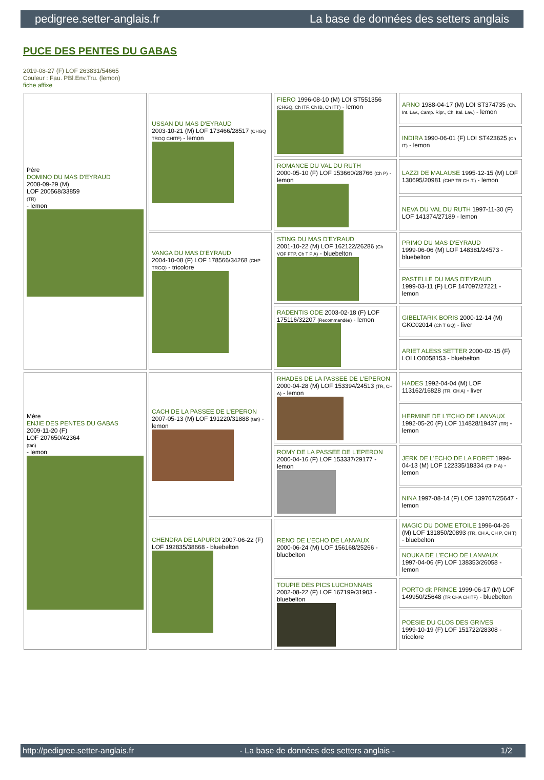pedigree.setter-anglais.fr La base de données des setters anglais
PUCE DES PENTES DU GABAS
2019-08-27 (F) LOF 263831/54665
Couleur : Fau. PBl.Env.Tru. (lemon)
fiche affixe
| Père DOMINO DU MAS D'EYRAUD 2008-09-29 (M) LOF 200568/33859 (TR) - lemon | USSAN DU MAS D'EYRAUD 2003-10-21 (M) LOF 173466/28517 (CHGQ TRGQ CHITF) - lemon | FIERO 1996-08-10 (M) LOI ST551356 (CHGQ, Ch ITF, Ch IB, Ch ITT) - lemon | ARNO 1988-04-17 (M) LOI ST374735 (Ch. Int. Lav., Camp. Ripr., Ch. Ital. Lav.) - lemon |
| | | | INDIRA 1990-06-01 (F) LOI ST423625 (Ch IT) - lemon |
| | | ROMANCE DU VAL DU RUTH 2000-05-10 (F) LOF 153660/28766 (Ch P) - lemon | LAZZI DE MALAUSE 1995-12-15 (M) LOF 130695/20981 (CHP TR CH.T.) - lemon |
| | | | NEVA DU VAL DU RUTH 1997-11-30 (F) LOF 141374/27189 - lemon |
| | VANGA DU MAS D'EYRAUD 2004-10-08 (F) LOF 178566/34268 (CHP TRGQ) - tricolore | STING DU MAS D'EYRAUD 2001-10-22 (M) LOF 162122/26286 (Ch VOF FTP, Ch T P A) - bluebelton | PRIMO DU MAS D'EYRAUD 1999-06-06 (M) LOF 148381/24573 - bluebelton |
| | | | PASTELLE DU MAS D'EYRAUD 1999-03-11 (F) LOF 147097/27221 - lemon |
| | | RADENTIS ODE 2003-02-18 (F) LOF 175116/32207 (Recommandée) - lemon | GIBELTARIK BORIS 2000-12-14 (M) GKC02014 (Ch T GQ) - liver |
| | | | ARIET ALESS SETTER 2000-02-15 (F) LOI LO0058153 - bluebelton |
| Mère ENJIE DES PENTES DU GABAS 2009-11-20 (F) LOF 207650/42364 (tan) - lemon | CACH DE LA PASSEE DE L'EPERON 2007-05-13 (M) LOF 191220/31888 (tan) - lemon | RHADES DE LA PASSEE DE L'EPERON 2000-04-28 (M) LOF 153394/24513 (TR, CH A) - lemon | HADES 1992-04-04 (M) LOF 113162/16828 (TR, CH A) - liver |
| | | | HERMINE DE L'ECHO DE LANVAUX 1992-05-20 (F) LOF 114828/19437 (TR) - lemon |
| | | ROMY DE LA PASSEE DE L'EPERON 2000-04-16 (F) LOF 153337/29177 - lemon | JERK DE L'ECHO DE LA FORET 1994-04-13 (M) LOF 122335/18334 (Ch P A) - lemon |
| | | | NINA 1997-08-14 (F) LOF 139767/25647 - lemon |
| | CHENDRA DE LAPURDI 2007-06-22 (F) LOF 192835/38668 - bluebelton | RENO DE L'ECHO DE LANVAUX 2000-06-24 (M) LOF 156168/25266 - bluebelton | MAGIC DU DOME ETOILE 1996-04-26 (M) LOF 131850/20893 (TR, CH A, CH P, CH T) - bluebelton |
| | | | NOUKA DE L'ECHO DE LANVAUX 1997-04-06 (F) LOF 138353/26058 - lemon |
| | | TOUPIE DES PICS LUCHONNAIS 2002-08-22 (F) LOF 167199/31903 - bluebelton | PORTO dit PRINCE 1999-06-17 (M) LOF 149950/25648 (TR CHA CHITF) - bluebelton |
| | | | POESIE DU CLOS DES GRIVES 1999-10-19 (F) LOF 151722/28308 - tricolore |
http://pedigree.setter-anglais.fr - La base de données des setters anglais - 1/2